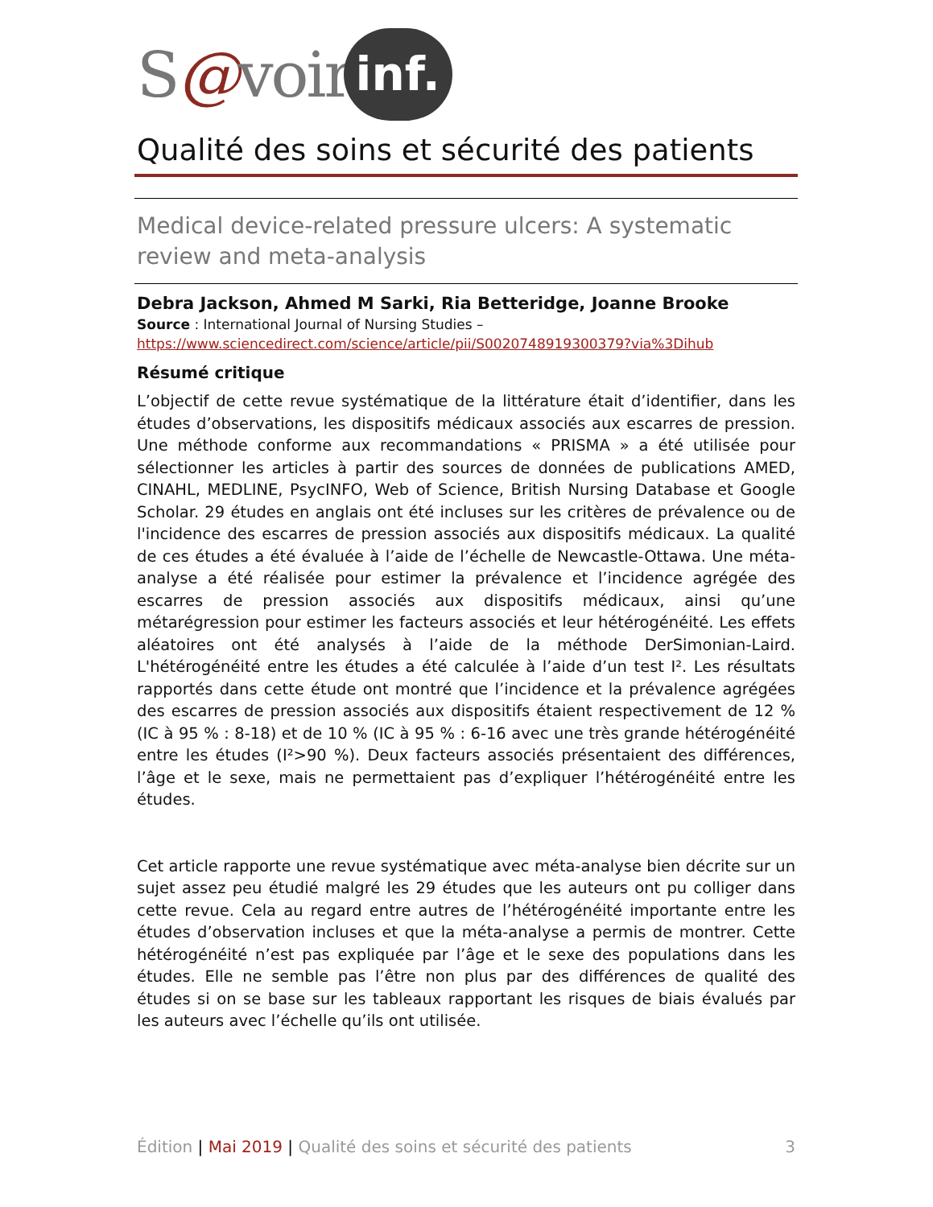S@voir inf.
Qualité des soins et sécurité des patients
Medical device-related pressure ulcers: A systematic review and meta-analysis
Debra Jackson, Ahmed M Sarki, Ria Betteridge, Joanne Brooke
Source : International Journal of Nursing Studies –
https://www.sciencedirect.com/science/article/pii/S0020748919300379?via%3Dihub
Résumé critique
L’objectif de cette revue systématique de la littérature était d’identifier, dans les études d’observations, les dispositifs médicaux associés aux escarres de pression. Une méthode conforme aux recommandations « PRISMA » a été utilisée pour sélectionner les articles à partir des sources de données de publications AMED, CINAHL, MEDLINE, PsycINFO, Web of Science, British Nursing Database et Google Scholar. 29 études en anglais ont été incluses sur les critères de prévalence ou de l'incidence des escarres de pression associés aux dispositifs médicaux. La qualité de ces études a été évaluée à l’aide de l’échelle de Newcastle-Ottawa. Une méta-analyse a été réalisée pour estimer la prévalence et l’incidence agrégée des escarres de pression associés aux dispositifs médicaux, ainsi qu’une métarégression pour estimer les facteurs associés et leur hétérogénéité. Les effets aléatoires ont été analysés à l’aide de la méthode DerSimonian-Laird. L'hétérogénéité entre les études a été calculée à l’aide d’un test I². Les résultats rapportés dans cette étude ont montré que l’incidence et la prévalence agrégées des escarres de pression associés aux dispositifs étaient respectivement de 12 % (IC à 95 % : 8-18) et de 10 % (IC à 95 % : 6-16 avec une très grande hétérogénéité entre les études (I²>90 %). Deux facteurs associés présentaient des différences, l’âge et le sexe, mais ne permettaient pas d’expliquer l’hétérogénéité entre les études.
Cet article rapporte une revue systématique avec méta-analyse bien décrite sur un sujet assez peu étudié malgré les 29 études que les auteurs ont pu colliger dans cette revue. Cela au regard entre autres de l’hétérogénéité importante entre les études d’observation incluses et que la méta-analyse a permis de montrer. Cette hétérogénéité n’est pas expliquée par l’âge et le sexe des populations dans les études. Elle ne semble pas l’être non plus par des différences de qualité des études si on se base sur les tableaux rapportant les risques de biais évalués par les auteurs avec l’échelle qu’ils ont utilisée.
Édition | Mai 2019 | Qualité des soins et sécurité des patients 3